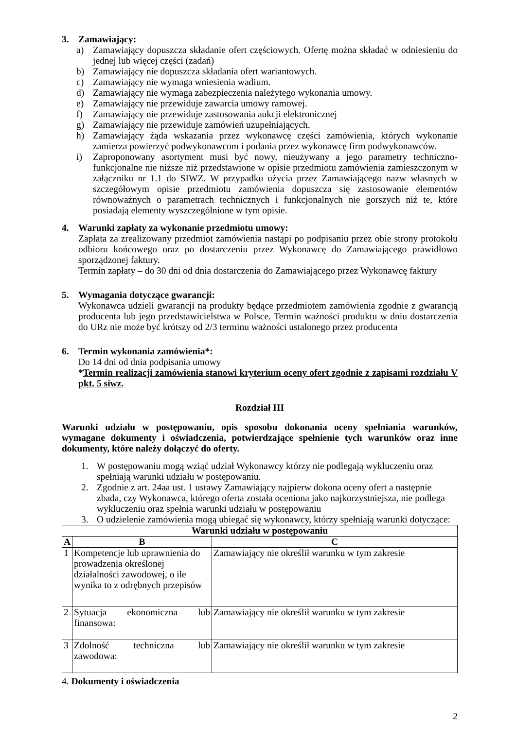3. Zamawiający:
a) Zamawiający dopuszcza składanie ofert częściowych. Ofertę można składać w odniesieniu do jednej lub więcej części (zadań)
b) Zamawiający nie dopuszcza składania ofert wariantowych.
c) Zamawiający nie wymaga wniesienia wadium.
d) Zamawiający nie wymaga zabezpieczenia należytego wykonania umowy.
e) Zamawiający nie przewiduje zawarcia umowy ramowej.
f) Zamawiający nie przewiduje zastosowania aukcji elektronicznej
g) Zamawiający nie przewiduje zamówień uzupełniających.
h) Zamawiający żąda wskazania przez wykonawcę części zamówienia, których wykonanie zamierza powierzyć podwykonawcom i podania przez wykonawcę firm podwykonawców.
i) Zaproponowany asortyment musi być nowy, nieużywany a jego parametry techniczno-funkcjonalne nie niższe niż przedstawione w opisie przedmiotu zamówienia zamieszczonym w załączniku nr 1.1 do SIWZ. W przypadku użycia przez Zamawiającego nazw własnych w szczegółowym opisie przedmiotu zamówienia dopuszcza się zastosowanie elementów równoważnych o parametrach technicznych i funkcjonalnych nie gorszych niż te, które posiadają elementy wyszczególnione w tym opisie.
4. Warunki zapłaty za wykonanie przedmiotu umowy:
Zapłata za zrealizowany przedmiot zamówienia nastąpi po podpisaniu przez obie strony protokołu odbioru końcowego oraz po dostarczeniu przez Wykonawcę do Zamawiającego prawidłowo sporządzonej faktury.
Termin zapłaty – do 30 dni od dnia dostarczenia do Zamawiającego przez Wykonawcę faktury
5. Wymagania dotyczące gwarancji:
Wykonawca udzieli gwarancji na produkty będące przedmiotem zamówienia zgodnie z gwarancją producenta lub jego przedstawicielstwa w Polsce. Termin ważności produktu w dniu dostarczenia do URz nie może być krótszy od 2/3 terminu ważności ustalonego przez producenta
6. Termin wykonania zamówienia*:
Do 14 dni od dnia podpisania umowy
*Termin realizacji zamówienia stanowi kryterium oceny ofert zgodnie z zapisami rozdziału V pkt. 5 siwz.
Rozdział III
Warunki udziału w postępowaniu, opis sposobu dokonania oceny spełniania warunków, wymagane dokumenty i oświadczenia, potwierdzające spełnienie tych warunków oraz inne dokumenty, które należy dołączyć do oferty.
1. W postępowaniu mogą wziąć udział Wykonawcy którzy nie podlegają wykluczeniu oraz spełniają warunki udziału w postępowaniu.
2. Zgodnie z art. 24aa ust. 1 ustawy Zamawiający najpierw dokona oceny ofert a następnie zbada, czy Wykonawca, którego oferta została oceniona jako najkorzystniejsza, nie podlega wykluczeniu oraz spełnia warunki udziału w postępowaniu
3. O udzielenie zamówienia mogą ubiegać się wykonawcy, którzy spełniają warunki dotyczące:
| Warunki udziału w postępowaniu | | |
| --- | --- | --- |
| A | B | C |
| 1 | Kompetencje lub uprawnienia do prowadzenia określonej działalności zawodowej, o ile wynika to z odrębnych przepisów | Zamawiający nie określił warunku w tym zakresie |
| 2 | Sytuacja ekonomiczna lub finansowa: | Zamawiający nie określił warunku w tym zakresie |
| 3 | Zdolność techniczna lub zawodowa: | Zamawiający nie określił warunku w tym zakresie |
4. Dokumenty i oświadczenia
2